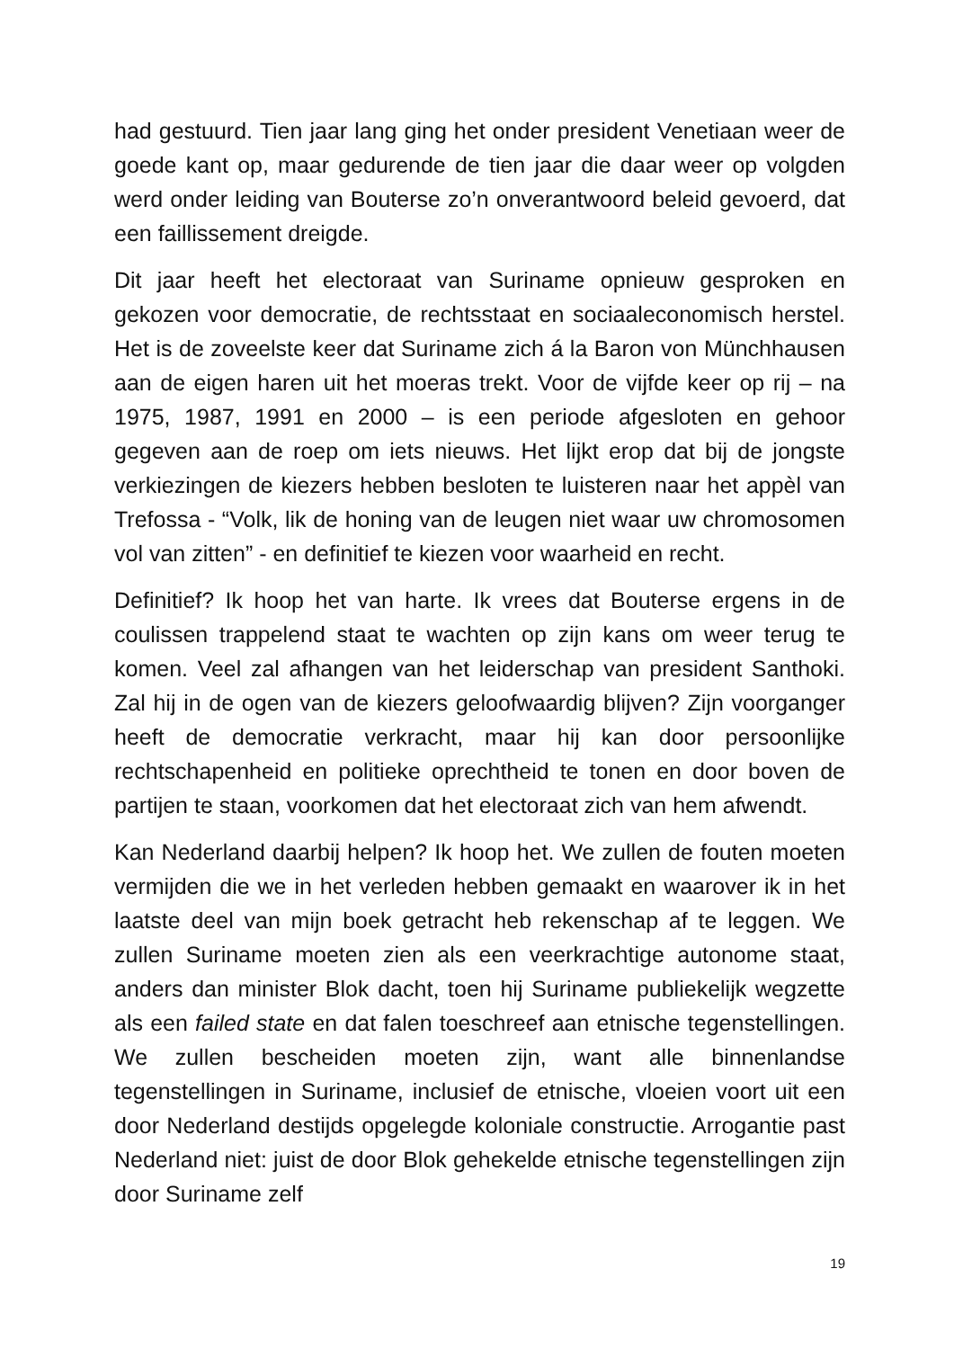had gestuurd. Tien jaar lang ging het onder president Venetiaan weer de goede kant op, maar gedurende de tien jaar die daar weer op volgden werd onder leiding van Bouterse zo’n onverantwoord beleid gevoerd, dat een faillissement dreigde.
Dit jaar heeft het electoraat van Suriname opnieuw gesproken en gekozen voor democratie, de rechtsstaat en sociaaleconomisch herstel. Het is de zoveelste keer dat Suriname zich á la Baron von Münchhausen aan de eigen haren uit het moeras trekt. Voor de vijfde keer op rij – na 1975, 1987, 1991 en 2000 – is een periode afgesloten en gehoor gegeven aan de roep om iets nieuws. Het lijkt erop dat bij de jongste verkiezingen de kiezers hebben besloten te luisteren naar het appèl van Trefossa - “Volk, lik de honing van de leugen niet waar uw chromosomen vol van zitten” - en definitief te kiezen voor waarheid en recht.
Definitief? Ik hoop het van harte. Ik vrees dat Bouterse ergens in de coulissen trappelend staat te wachten op zijn kans om weer terug te komen. Veel zal afhangen van het leiderschap van president Santhoki. Zal hij in de ogen van de kiezers geloofwaardig blijven? Zijn voorganger heeft de democratie verkracht, maar hij kan door persoonlijke rechtschapenheid en politieke oprechtheid te tonen en door boven de partijen te staan, voorkomen dat het electoraat zich van hem afwendt.
Kan Nederland daarbij helpen? Ik hoop het. We zullen de fouten moeten vermijden die we in het verleden hebben gemaakt en waarover ik in het laatste deel van mijn boek getracht heb rekenschap af te leggen. We zullen Suriname moeten zien als een veerkrachtige autonome staat, anders dan minister Blok dacht, toen hij Suriname publiekelijk wegzette als een failed state en dat falen toeschreef aan etnische tegenstellingen. We zullen bescheiden moeten zijn, want alle binnenlandse tegenstellingen in Suriname, inclusief de etnische, vloeien voort uit een door Nederland destijds opgelegde koloniale constructie. Arrogantie past Nederland niet: juist de door Blok gehekelde etnische tegenstellingen zijn door Suriname zelf
19